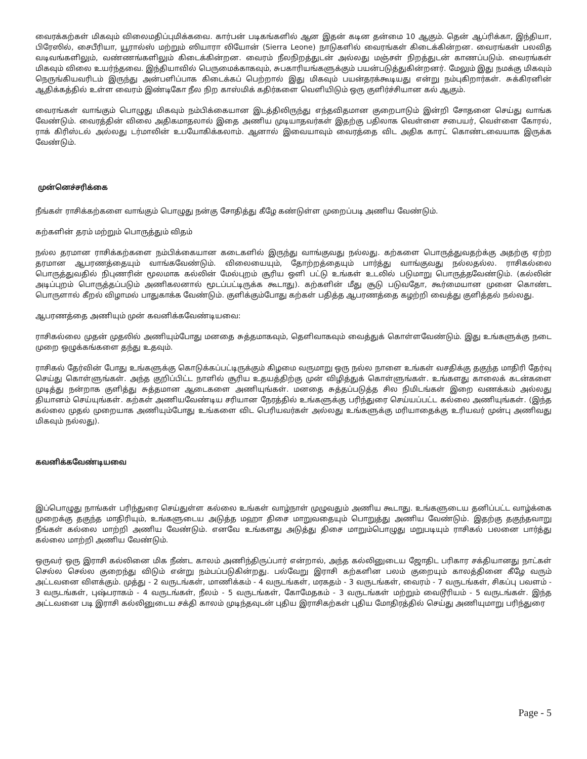வைரக்கற்கள் மிகவும் விலைமதிப்புமிக்கவை. கார்பன் படிகங்களில் ஆன இதன் கடின தன்மை 10 ஆகும். தென் ஆப்ரிக்கா, இந்தியா, பிரேஸில், சைபீரியா, யூரால்ஸ் மற்றும் ஸியாரா லியோன் (Sierra Leone) நாடுகளில் வைரங்கள் கிடைக்கின்றன. வைரங்கள் பலவித வடிவங்களிலும், வண்ணங்களிலும் கிடைக்கின்றன. வைரம் நீலநிறத்துடன் அல்லது மஞ்சள் நிறத்துடன் காணப்படும். வைரங்கள் மிகவும் விலை உயர்ந்தவை. இந்தியாவில் பெருமைக்காகவும், சுபகாரியங்களுக்கும் பயன்படுத்துகின்றனர். மேலும் இது நமக்கு மிகவும் நெருங்கியவரிடம் இருந்து அன்பளிப்பாக கிடைக்கப் பெற்றால் இது மிகவும் பயன்தரக்கூடியது என்று நம்புகிறார்கள். சுக்கிரனின் ஆதிக்கத்தில் உள்ள வைரம் இண்டிகோ நீல நிற காஸ்மிக் கதிர்களை வெளியிடும் ஒரு குளிர்ச்சியான கல் ஆகும்.
வைரங்கள் வாங்கும் பொழுது மிகவும் நம்பிக்கையான இடத்திலிருந்து எந்தவிதமான குறைபாடும் இன்றி சோதனை செய்து வாங்க வேண்டும். வைரத்தின் விலை அதிகமாதலால் இதை அணிய முடியாதவர்கள் இதற்கு பதிலாக வெள்ளை சபையர், வெள்ளை கோரல், ராக் கிரிஸ்டல் அல்லது டர்மாலின் உபயோகிக்கலாம். ஆனால் இவையாவும் வைரத்தை விட அதிக காரட் கொண்டவையாக இருக்க வேண்டும்.
முன்னெச்சரிக்கை
நீங்கள் ராசிக்கற்களை வாங்கும் பொழுது நன்கு சோதித்து கீழே கண்டுள்ள முறைப்படி அணிய வேண்டும்.
கற்களின் தரம் மற்றும் பொருத்தும் விதம்
நல்ல தரமான ராசிக்கற்களை நம்பிக்கையான கடைகளில் இருந்து வாங்குவது நல்லது. கற்களை பொருத்துவதற்க்கு அதற்கு ஏற்ற தரமான ஆபரணத்தையும் வாங்கவேண்டும். விலையையும், தோற்றத்தையும் பார்த்து வாங்குவது நல்லதல்ல. ராசிகல்லை பொருத்துவதில் நிபுணரின் மூலமாக கல்லின் மேல்புறம் சூரிய ஒளி பட்டு உங்கள் உடலில் படுமாறு பொருத்தவேண்டும். (கல்லின் அடிப்புறம் பொருத்தப்படும் அணிகலனால் மூடப்பட்டிருக்க கூடாது). கற்களின் மீது சூடு படுவதோ, கூர்மையான முனை கொண்ட பொருளால் கீறல் விழாமல் பாதுகாக்க வேண்டும். குளிக்கும்போது கற்கள் பதித்த ஆபரணத்தை கழற்றி வைத்து குளித்தல் நல்லது.
ஆபரணத்தை அணியும் முன் கவனிக்கவேண்டியவை:
ராசிகல்லை முதன் முதலில் அணியும்போது மனதை சுத்தமாகவும், தெளிவாகவும் வைத்துக் கொள்ளவேண்டும். இது உங்களுக்கு நடை முறை ஒழுக்கங்களை தந்து உதவும்.
ராசிகல் தேர்வின் போது உங்களுக்கு கொடுக்கப்பட்டிருக்கும் கிழமை வருமாறு ஒரு நல்ல நாளை உங்கள் வசதிக்கு தகுந்த மாதிரி தேர்வு செய்து கொள்ளுங்கள். அந்த குறிப்பிட்ட நாளில் சூரிய உதயத்திற்கு முன் விழித்துக் கொள்ளுங்கள். உங்களது காலைக் கடன்களை முடித்து நன்றாக குளித்து சுத்தமான ஆடைகளை அணியுங்கள். மனதை சுத்தப்படுத்த சில நிமிடங்கள் இறை வணக்கம் அல்லது தியானம் செய்யுங்கள். கற்கள் அணியவேண்டிய சரியான நேரத்தில் உங்களுக்கு பரிந்துரை செய்யப்பட்ட கல்லை அணியுங்கள். (இந்த கல்லை முதல் முறையாக அணியும்போது உங்களை விட பெரியவர்கள் அல்லது உங்களுக்கு மரியாதைக்கு உரியவர் முன்பு அணிவது மிகவும் நல்லது).
கவனிக்கவேண்டியவை
இப்பொழுது நாங்கள் பரிந்துரை செய்துள்ள கல்லை உங்கள் வாழ்நாள் முழுவதும் அணிய கூடாது. உங்களுடைய தனிப்பட்ட வாழ்க்கை முறைக்கு தகுந்த மாதிரியும், உங்களுடைய அடுத்த மஹா திசை மாறுவதையும் பொறுத்து அணிய வேண்டும். இதற்கு தகுந்தவாறு நீங்கள் கல்லை மாற்றி அணிய வேண்டும். எனவே உங்களது அடுத்து திசை மாறும்பொழுது மறுபடியும் ராசிகல் பலனை பார்த்து கல்லை மாற்றி அணிய வேண்டும்.
ஒருவர் ஒரு இராசி கல்லினை மிக நீண்ட காலம் அணிந்திருப்பார் என்றால், அந்த கல்லினுடைய ஜோதிட பரிகார சக்தியானது நாட்கள் செல்ல செல்ல குறைந்து விடும் என்று நம்பப்படுகின்றது. பல்வேறு இராசி கற்களின பலம் குறையும் காலத்தினை கீழே வரும் அட்டவனை விளக்கும். முத்து - 2 வருடங்கள், மாணிக்கம் - 4 வருடங்கள், மரகதம் - 3 வருடங்கள், வைரம் - 7 வருடங்கள், சிகப்பு பவளம் - 3 வருடங்கள், புஷ்பராகம் - 4 வருடங்கள், நீலம் - 5 வருடங்கள், கோமேதகம் - 3 வருடங்கள் மற்றும் வைடூரியம் - 5 வருடங்கள். இந்த அட்டவனை படி இராசி கல்லினுடைய சக்தி காலம் முடிந்தவுடன் புதிய இராசிகற்கள் புதிய மோதிரத்தில் செய்து அணியுமாறு பரிந்துரை
Page - 5